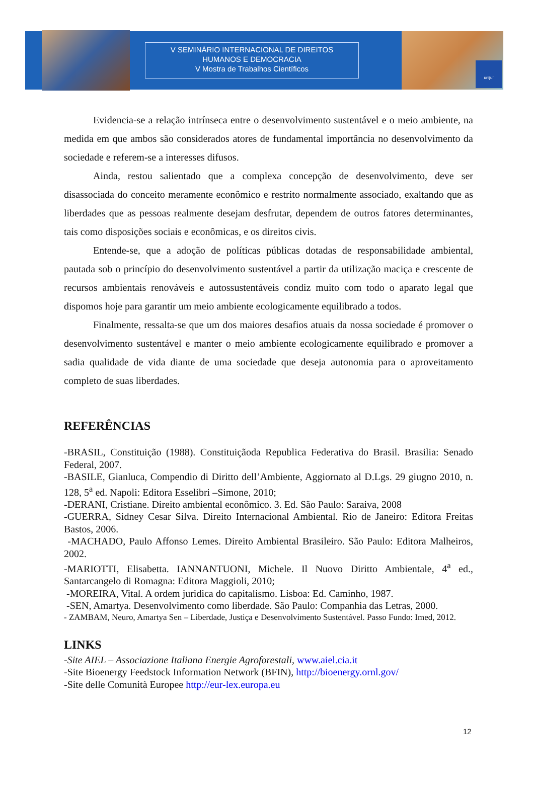V SEMINÁRIO INTERNACIONAL DE DIREITOS
HUMANOS E DEMOCRACIA
V Mostra de Trabalhos Científicos
unijuí
Evidencia-se a relação intrínseca entre o desenvolvimento sustentável e o meio ambiente, na medida em que ambos são considerados atores de fundamental importância no desenvolvimento da sociedade e referem-se a interesses difusos.
Ainda, restou salientado que a complexa concepção de desenvolvimento, deve ser disassociada do conceito meramente econômico e restrito normalmente associado, exaltando que as liberdades que as pessoas realmente desejam desfrutar, dependem de outros fatores determinantes, tais como disposições sociais e econômicas, e os direitos civis.
Entende-se, que a adoção de políticas públicas dotadas de responsabilidade ambiental, pautada sob o princípio do desenvolvimento sustentável a partir da utilização maciça e crescente de recursos ambientais renováveis e autossustentáveis condiz muito com todo o aparato legal que dispomos hoje para garantir um meio ambiente ecologicamente equilibrado a todos.
Finalmente, ressalta-se que um dos maiores desafios atuais da nossa sociedade é promover o desenvolvimento sustentável e manter o meio ambiente ecologicamente equilibrado e promover a sadia qualidade de vida diante de uma sociedade que deseja autonomia para o aproveitamento completo de suas liberdades.
REFERÊNCIAS
-BRASIL, Constituição (1988). Constituiçãoda Republica Federativa do Brasil. Brasilia: Senado Federal, 2007.
-BASILE, Gianluca, Compendio di Diritto dell’Ambiente, Aggiornato al D.Lgs. 29 giugno 2010, n. 128, 5<sup>a</sup> ed. Napoli: Editora Esselibri –Simone, 2010;
-DERANI, Cristiane. Direito ambiental econômico. 3. Ed. São Paulo: Saraiva, 2008
-GUERRA, Sidney Cesar Silva. Direito Internacional Ambiental. Rio de Janeiro: Editora Freitas Bastos, 2006.
-MACHADO, Paulo Affonso Lemes. Direito Ambiental Brasileiro. São Paulo: Editora Malheiros, 2002.
-MARIOTTI, Elisabetta. IANNANTUONI, Michele. Il Nuovo Diritto Ambientale, 4<sup>a</sup> ed., Santarcangelo di Romagna: Editora Maggioli, 2010;
-MOREIRA, Vital. A ordem juridica do capitalismo. Lisboa: Ed. Caminho, 1987.
-SEN, Amartya. Desenvolvimento como liberdade. São Paulo: Companhia das Letras, 2000.
- ZAMBAM, Neuro, Amartya Sen – Liberdade, Justiça e Desenvolvimento Sustentável. Passo Fundo: Imed, 2012.
LINKS
-Site AIEL – Associazione Italiana Energie Agroforestali, www.aiel.cia.it
-Site Bioenergy Feedstock Information Network (BFIN), http://bioenergy.ornl.gov/
-Site delle Comunità Europee http://eur-lex.europa.eu
12